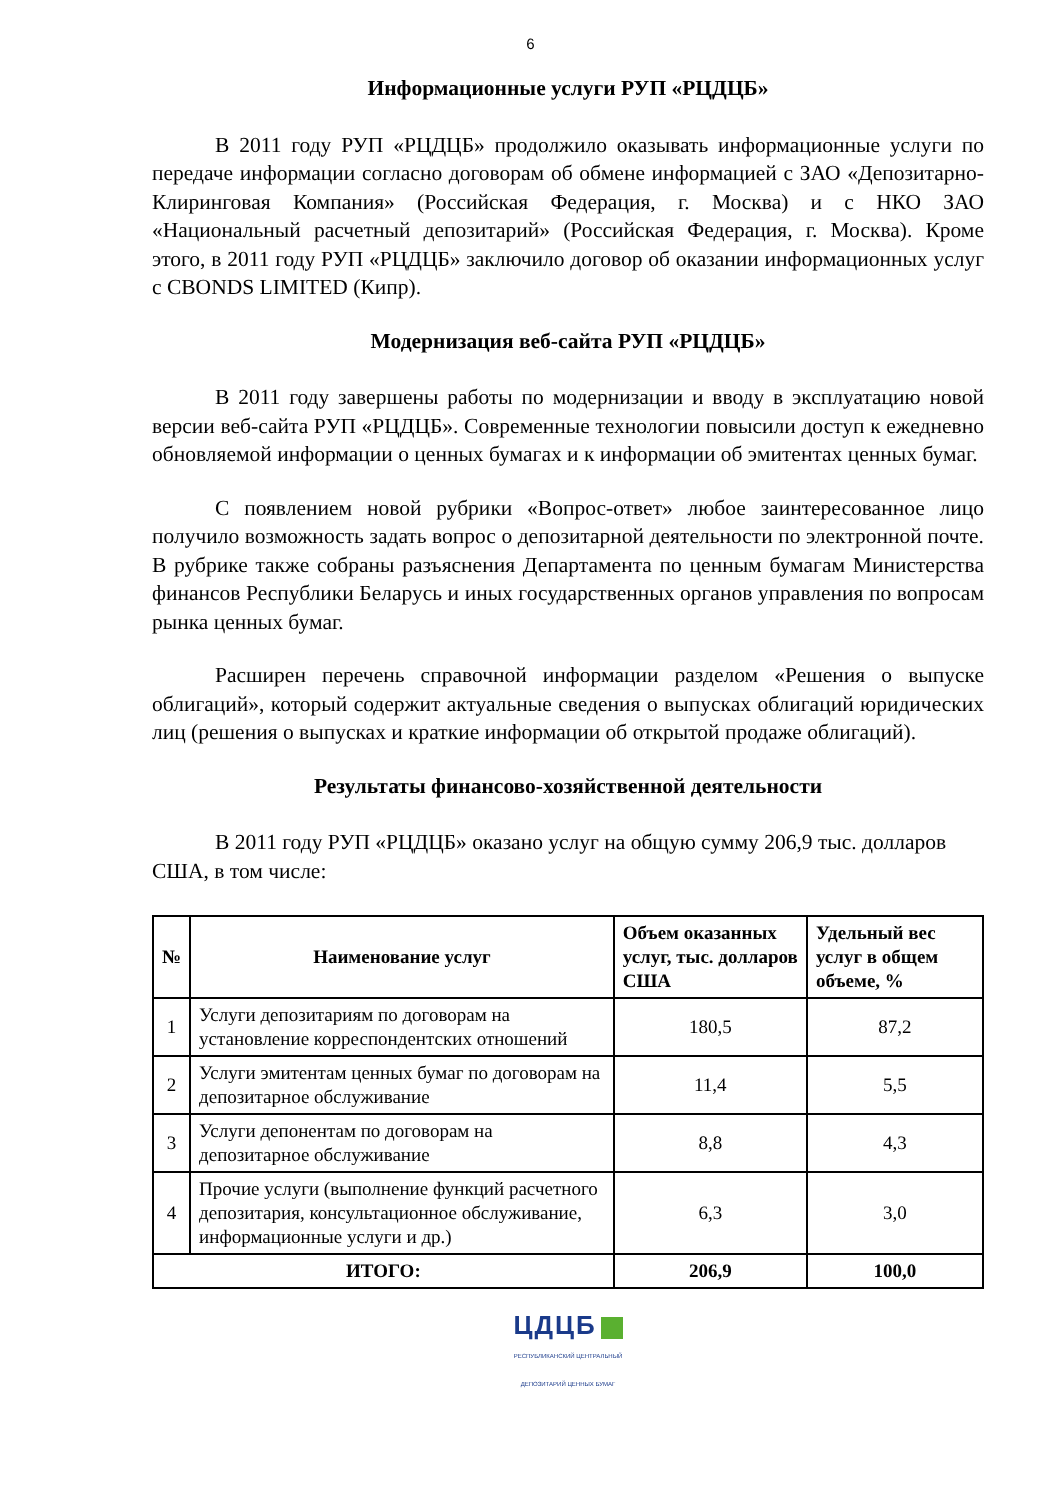6
Информационные услуги РУП «РЦДЦБ»
В 2011 году РУП «РЦДЦБ» продолжило оказывать информационные услуги по передаче информации согласно договорам об обмене информацией с ЗАО «Депозитарно-Клиринговая Компания» (Российская Федерация, г. Москва) и с НКО ЗАО «Национальный расчетный депозитарий» (Российская Федерация, г. Москва). Кроме этого, в 2011 году РУП «РЦДЦБ» заключило договор об оказании информационных услуг с CBONDS LIMITED (Кипр).
Модернизация веб-сайта РУП «РЦДЦБ»
В 2011 году завершены работы по модернизации и вводу в эксплуатацию новой версии веб-сайта РУП «РЦДЦБ». Современные технологии повысили доступ к ежедневно обновляемой информации о ценных бумагах и к информации об эмитентах ценных бумаг.
С появлением новой рубрики «Вопрос-ответ» любое заинтересованное лицо получило возможность задать вопрос о депозитарной деятельности по электронной почте. В рубрике также собраны разъяснения Департамента по ценным бумагам Министерства финансов Республики Беларусь и иных государственных органов управления по вопросам рынка ценных бумаг.
Расширен перечень справочной информации разделом «Решения о выпуске облигаций», который содержит актуальные сведения о выпусках облигаций юридических лиц (решения о выпусках и краткие информации об открытой продаже облигаций).
Результаты финансово-хозяйственной деятельности
В 2011 году РУП «РЦДЦБ» оказано услуг на общую сумму 206,9 тыс. долларов США, в том числе:
| № | Наименование услуг | Объем оказанных услуг, тыс. долларов США | Удельный вес услуг в общем объеме, % |
| --- | --- | --- | --- |
| 1 | Услуги депозитариям по договорам на установление корреспондентских отношений | 180,5 | 87,2 |
| 2 | Услуги эмитентам ценных бумаг по договорам на депозитарное обслуживание | 11,4 | 5,5 |
| 3 | Услуги депонентам по договорам на депозитарное обслуживание | 8,8 | 4,3 |
| 4 | Прочие услуги (выполнение функций расчетного депозитария, консультационное обслуживание, информационные услуги и др.) | 6,3 | 3,0 |
| ИТОГО: | | 206,9 | 100,0 |
ЦДЦБ
РЕСПУБЛИКАНСКИЙ ЦЕНТРАЛЬНЫЙ
ДЕПОЗИТАРИЙ ЦЕННЫХ БУМАГ